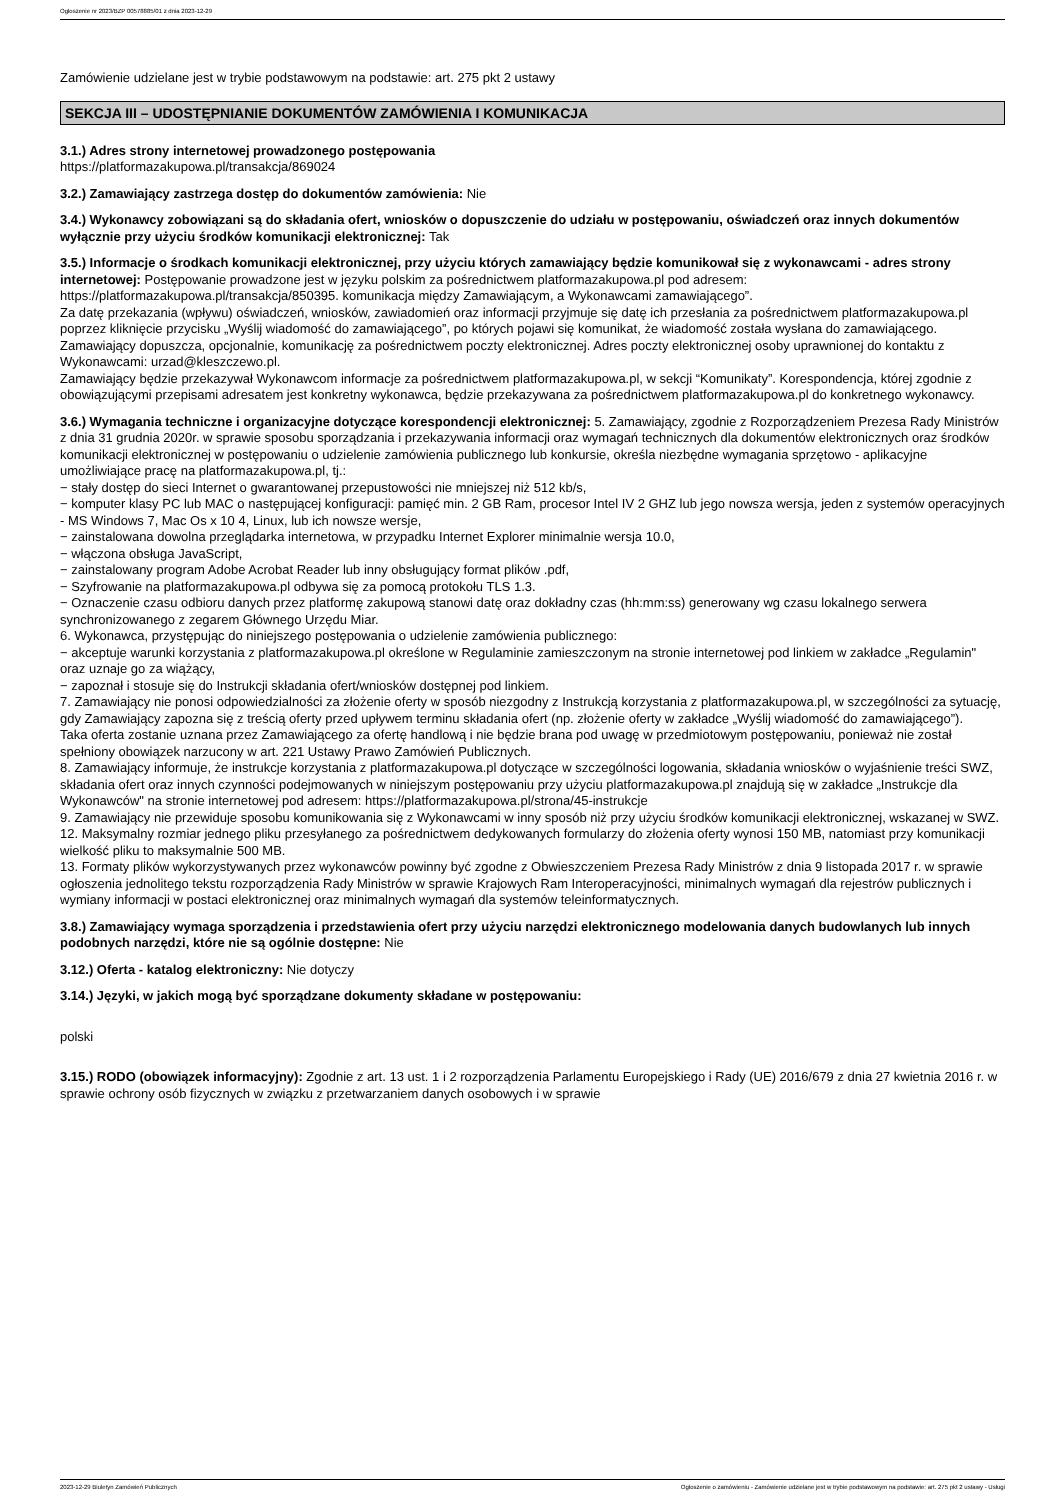Ogłoszenie nr 2023/BZP 00578885/01 z dnia 2023-12-29
Zamówienie udzielane jest w trybie podstawowym na podstawie: art. 275 pkt 2 ustawy
SEKCJA III – UDOSTĘPNIANIE DOKUMENTÓW ZAMÓWIENIA I KOMUNIKACJA
3.1.) Adres strony internetowej prowadzonego postępowania
https://platformazakupowa.pl/transakcja/869024
3.2.) Zamawiający zastrzega dostęp do dokumentów zamówienia: Nie
3.4.) Wykonawcy zobowiązani są do składania ofert, wniosków o dopuszczenie do udziału w postępowaniu, oświadczeń oraz innych dokumentów wyłącznie przy użyciu środków komunikacji elektronicznej: Tak
3.5.) Informacje o środkach komunikacji elektronicznej, przy użyciu których zamawiający będzie komunikował się z wykonawcami - adres strony internetowej: Postępowanie prowadzone jest w języku polskim za pośrednictwem platformazakupowa.pl pod adresem: https://platformazakupowa.pl/transakcja/850395. komunikacja między Zamawiającym, a Wykonawcami zamawiającego”.
Za datę przekazania (wpływu) oświadczeń, wniosków, zawiadomień oraz informacji przyjmuje się datę ich przesłania za pośrednictwem platformazakupowa.pl poprzez kliknięcie przycisku „Wyślij wiadomość do zamawiającego”, po których pojawi się komunikat, że wiadomość została wysłana do zamawiającego. Zamawiający dopuszcza, opcjonalnie, komunikację za pośrednictwem poczty elektronicznej. Adres poczty elektronicznej osoby uprawnionej do kontaktu z Wykonawcami: urzad@kleszczewo.pl.
Zamawiający będzie przekazywał Wykonawcom informacje za pośrednictwem platformazakupowa.pl, w sekcji “Komunikaty”. Korespondencja, której zgodnie z obowiązującymi przepisami adresatem jest konkretny wykonawca, będzie przekazywana za pośrednictwem platformazakupowa.pl do konkretnego wykonawcy.
3.6.) Wymagania techniczne i organizacyjne dotyczące korespondencji elektronicznej: 5. Zamawiający, zgodnie z Rozporządzeniem Prezesa Rady Ministrów z dnia 31 grudnia 2020r. w sprawie sposobu sporządzania i przekazywania informacji oraz wymagań technicznych dla dokumentów elektronicznych oraz środków komunikacji elektronicznej w postępowaniu o udzielenie zamówienia publicznego lub konkursie, określa niezbędne wymagania sprzętowo - aplikacyjne umożliwiające pracę na platformazakupowa.pl, tj.:
− stały dostęp do sieci Internet o gwarantowanej przepustowości nie mniejszej niż 512 kb/s,
− komputer klasy PC lub MAC o następującej konfiguracji: pamięć min. 2 GB Ram, procesor Intel IV 2 GHZ lub jego nowsza wersja, jeden z systemów operacyjnych - MS Windows 7, Mac Os x 10 4, Linux, lub ich nowsze wersje,
− zainstalowana dowolna przeglądarka internetowa, w przypadku Internet Explorer minimalnie wersja 10.0,
− włączona obsługa JavaScript,
− zainstalowany program Adobe Acrobat Reader lub inny obsługujący format plików .pdf,
− Szyfrowanie na platformazakupowa.pl odbywa się za pomocą protokołu TLS 1.3.
− Oznaczenie czasu odbioru danych przez platformę zakupową stanowi datę oraz dokładny czas (hh:mm:ss) generowany wg czasu lokalnego serwera synchronizowanego z zegarem Głównego Urzędu Miar.
6. Wykonawca, przystępując do niniejszego postępowania o udzielenie zamówienia publicznego:
− akceptuje warunki korzystania z platformazakupowa.pl określone w Regulaminie zamieszczonym na stronie internetowej pod linkiem w zakładce „Regulamin" oraz uznaje go za wiążący,
− zapoznał i stosuje się do Instrukcji składania ofert/wniosków dostępnej pod linkiem.
7. Zamawiający nie ponosi odpowiedzialności za złożenie oferty w sposób niezgodny z Instrukcją korzystania z platformazakupowa.pl, w szczególności za sytuację, gdy Zamawiający zapozna się z treścią oferty przed upływem terminu składania ofert (np. złożenie oferty w zakładce „Wyślij wiadomość do zamawiającego”).
Taka oferta zostanie uznana przez Zamawiającego za ofertę handlową i nie będzie brana pod uwagę w przedmiotowym postępowaniu, ponieważ nie został spełniony obowiązek narzucony w art. 221 Ustawy Prawo Zamówień Publicznych.
8. Zamawiający informuje, że instrukcje korzystania z platformazakupowa.pl dotyczące w szczególności logowania, składania wniosków o wyjaśnienie treści SWZ, składania ofert oraz innych czynności podejmowanych w niniejszym postępowaniu przy użyciu platformazakupowa.pl znajdują się w zakładce „Instrukcje dla Wykonawców" na stronie internetowej pod adresem: https://platformazakupowa.pl/strona/45-instrukcje
9. Zamawiający nie przewiduje sposobu komunikowania się z Wykonawcami w inny sposób niż przy użyciu środków komunikacji elektronicznej, wskazanej w SWZ.
12. Maksymalny rozmiar jednego pliku przesyłanego za pośrednictwem dedykowanych formularzy do złożenia oferty wynosi 150 MB, natomiast przy komunikacji wielkość pliku to maksymalnie 500 MB.
13. Formaty plików wykorzystywanych przez wykonawców powinny być zgodne z Obwieszczeniem Prezesa Rady Ministrów z dnia 9 listopada 2017 r. w sprawie ogłoszenia jednolitego tekstu rozporządzenia Rady Ministrów w sprawie Krajowych Ram Interoperacyjności, minimalnych wymagań dla rejestrów publicznych i wymiany informacji w postaci elektronicznej oraz minimalnych wymagań dla systemów teleinformatycznych.
3.8.) Zamawiający wymaga sporządzenia i przedstawienia ofert przy użyciu narzędzi elektronicznego modelowania danych budowlanych lub innych podobnych narzędzi, które nie są ogólnie dostępne: Nie
3.12.) Oferta - katalog elektroniczny: Nie dotyczy
3.14.) Języki, w jakich mogą być sporządzane dokumenty składane w postępowaniu:
polski
3.15.) RODO (obowiązek informacyjny): Zgodnie z art. 13 ust. 1 i 2 rozporządzenia Parlamentu Europejskiego i Rady (UE) 2016/679 z dnia 27 kwietnia 2016 r. w sprawie ochrony osób fizycznych w związku z przetwarzaniem danych osobowych i w sprawie
2023-12-29 Biuletyn Zamówień Publicznych Ogłoszenie o zamówieniu - Zamówienie udzielane jest w trybie podstawowym na podstawie: art. 275 pkt 2 ustawy - Usługi